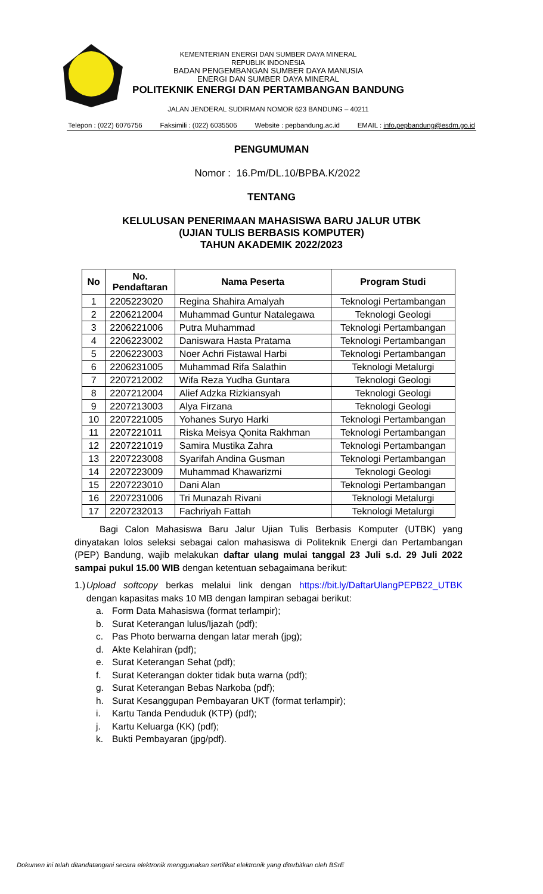KEMENTERIAN ENERGI DAN SUMBER DAYA MINERAL
REPUBLIK INDONESIA
BADAN PENGEMBANGAN SUMBER DAYA MANUSIA
ENERGI DAN SUMBER DAYA MINERAL
POLITEKNIK ENERGI DAN PERTAMBANGAN BANDUNG
JALAN JENDERAL SUDIRMAN NOMOR 623 BANDUNG – 40211
Telepon : (022) 6076756 Faksimili : (022) 6035506 Website : pepbandung.ac.id EMAIL : info.pepbandung@esdm.go.id
PENGUMUMAN
Nomor : 16.Pm/DL.10/BPBA.K/2022
TENTANG
KELULUSAN PENERIMAAN MAHASISWA BARU JALUR UTBK
(UJIAN TULIS BERBASIS KOMPUTER)
TAHUN AKADEMIK 2022/2023
| No | No. Pendaftaran | Nama Peserta | Program Studi |
| --- | --- | --- | --- |
| 1 | 2205223020 | Regina Shahira Amalyah | Teknologi Pertambangan |
| 2 | 2206212004 | Muhammad Guntur Natalegawa | Teknologi Geologi |
| 3 | 2206221006 | Putra Muhammad | Teknologi Pertambangan |
| 4 | 2206223002 | Daniswara Hasta Pratama | Teknologi Pertambangan |
| 5 | 2206223003 | Noer Achri Fistawal Harbi | Teknologi Pertambangan |
| 6 | 2206231005 | Muhammad Rifa Salathin | Teknologi Metalurgi |
| 7 | 2207212002 | Wifa Reza Yudha Guntara | Teknologi Geologi |
| 8 | 2207212004 | Alief Adzka Rizkiansyah | Teknologi Geologi |
| 9 | 2207213003 | Alya Firzana | Teknologi Geologi |
| 10 | 2207221005 | Yohanes Suryo Harki | Teknologi Pertambangan |
| 11 | 2207221011 | Riska Meisya Qonita Rakhman | Teknologi Pertambangan |
| 12 | 2207221019 | Samira Mustika Zahra | Teknologi Pertambangan |
| 13 | 2207223008 | Syarifah Andina Gusman | Teknologi Pertambangan |
| 14 | 2207223009 | Muhammad Khawarizmi | Teknologi Geologi |
| 15 | 2207223010 | Dani Alan | Teknologi Pertambangan |
| 16 | 2207231006 | Tri Munazah Rivani | Teknologi Metalurgi |
| 17 | 2207232013 | Fachriyah Fattah | Teknologi Metalurgi |
Bagi Calon Mahasiswa Baru Jalur Ujian Tulis Berbasis Komputer (UTBK) yang dinyatakan lolos seleksi sebagai calon mahasiswa di Politeknik Energi dan Pertambangan (PEP) Bandung, wajib melakukan daftar ulang mulai tanggal 23 Juli s.d. 29 Juli 2022 sampai pukul 15.00 WIB dengan ketentuan sebagaimana berikut:
1.) Upload softcopy berkas melalui link dengan https://bit.ly/DaftarUlangPEPB22_UTBK dengan kapasitas maks 10 MB dengan lampiran sebagai berikut:
a. Form Data Mahasiswa (format terlampir);
b. Surat Keterangan lulus/Ijazah (pdf);
c. Pas Photo berwarna dengan latar merah (jpg);
d. Akte Kelahiran (pdf);
e. Surat Keterangan Sehat (pdf);
f. Surat Keterangan dokter tidak buta warna (pdf);
g. Surat Keterangan Bebas Narkoba (pdf);
h. Surat Kesanggupan Pembayaran UKT (format terlampir);
i. Kartu Tanda Penduduk (KTP) (pdf);
j. Kartu Keluarga (KK) (pdf);
k. Bukti Pembayaran (jpg/pdf).
Dokumen ini telah ditandatangani secara elektronik menggunakan sertifikat elektronik yang diterbitkan oleh BSrE